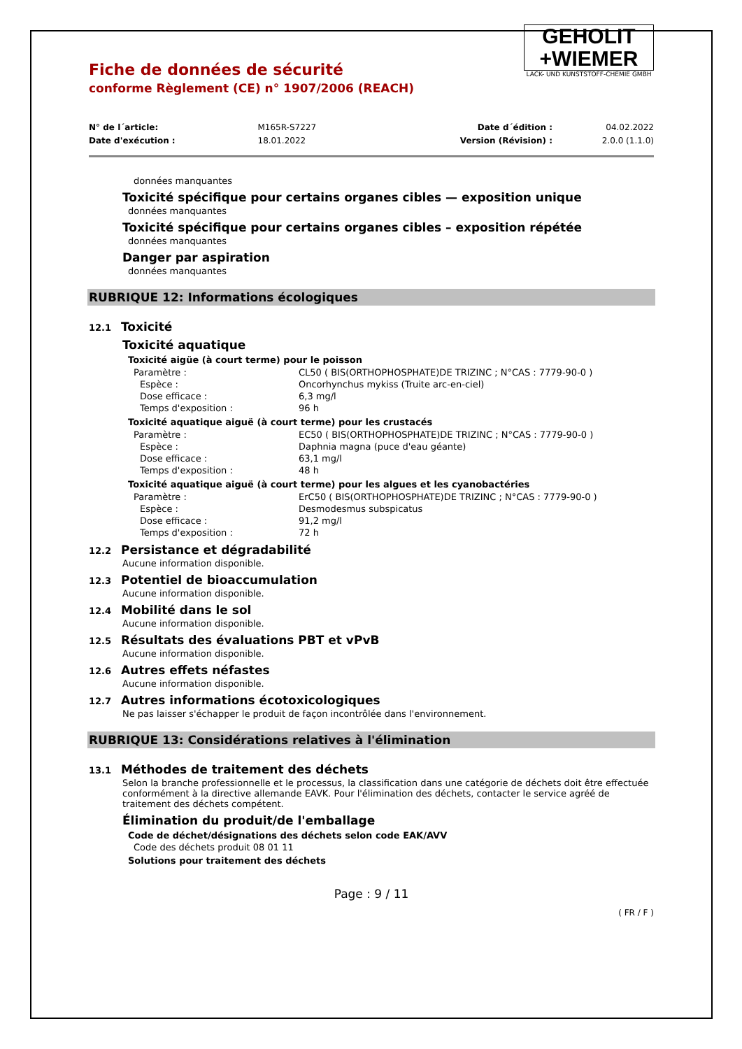GEHOLIT
+WIEMER
LACK- UND KUNSTSTOFF-CHEMIE GMBH
Fiche de données de sécurité
conforme Règlement (CE) n° 1907/2006 (REACH)
| N° de l´article: | M165R-S7227 | Date d´édition : | 04.02.2022 |
| Date d'exécution : | 18.01.2022 | Version (Révision) : | 2.0.0 (1.1.0) |
données manquantes
Toxicité spécifique pour certains organes cibles — exposition unique
données manquantes
Toxicité spécifique pour certains organes cibles – exposition répétée
données manquantes
Danger par aspiration
données manquantes
RUBRIQUE 12: Informations écologiques
12.1 Toxicité
Toxicité aquatique
Toxicité aigüe (à court terme) pour le poisson
| Paramètre : | CL50 ( BIS(ORTHOPHOSPHATE)DE TRIZINC ; N°CAS : 7779-90-0 ) |
| Espèce : | Oncorhynchus mykiss (Truite arc-en-ciel) |
| Dose efficace : | 6,3 mg/l |
| Temps d'exposition : | 96 h |
Toxicité aquatique aiguë (à court terme) pour les crustacés
| Paramètre : | EC50 ( BIS(ORTHOPHOSPHATE)DE TRIZINC ; N°CAS : 7779-90-0 ) |
| Espèce : | Daphnia magna (puce d'eau géante) |
| Dose efficace : | 63,1 mg/l |
| Temps d'exposition : | 48 h |
Toxicité aquatique aiguë (à court terme) pour les algues et les cyanobactéries
| Paramètre : | ErC50 ( BIS(ORTHOPHOSPHATE)DE TRIZINC ; N°CAS : 7779-90-0 ) |
| Espèce : | Desmodesmus subspicatus |
| Dose efficace : | 91,2 mg/l |
| Temps d'exposition : | 72 h |
12.2 Persistance et dégradabilité
Aucune information disponible.
12.3 Potentiel de bioaccumulation
Aucune information disponible.
12.4 Mobilité dans le sol
Aucune information disponible.
12.5 Résultats des évaluations PBT et vPvB
Aucune information disponible.
12.6 Autres effets néfastes
Aucune information disponible.
12.7 Autres informations écotoxicologiques
Ne pas laisser s'échapper le produit de façon incontrôlée dans l'environnement.
RUBRIQUE 13: Considérations relatives à l'élimination
13.1 Méthodes de traitement des déchets
Selon la branche professionnelle et le processus, la classification dans une catégorie de déchets doit être effectuée conformément à la directive allemande EAVK. Pour l'élimination des déchets, contacter le service agréé de traitement des déchets compétent.
Élimination du produit/de l'emballage
Code de déchet/désignations des déchets selon code EAK/AVV
Code des déchets produit 08 01 11
Solutions pour traitement des déchets
Page : 9 / 11
( FR / F )